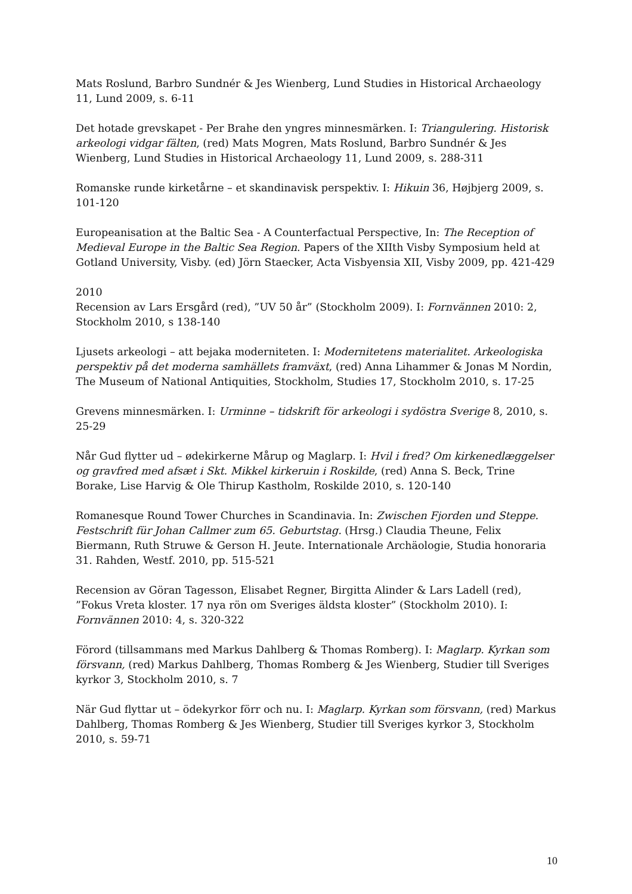Mats Roslund, Barbro Sundnér & Jes Wienberg, Lund Studies in Historical Archaeology 11, Lund 2009, s. 6-11
Det hotade grevskapet - Per Brahe den yngres minnesmärken. I: Triangulering. Historisk arkeologi vidgar fälten, (red) Mats Mogren, Mats Roslund, Barbro Sundnér & Jes Wienberg, Lund Studies in Historical Archaeology 11, Lund 2009, s. 288-311
Romanske runde kirketårne – et skandinavisk perspektiv. I: Hikuin 36, Højbjerg 2009, s. 101-120
Europeanisation at the Baltic Sea - A Counterfactual Perspective, In: The Reception of Medieval Europe in the Baltic Sea Region. Papers of the XIIth Visby Symposium held at Gotland University, Visby. (ed) Jörn Staecker, Acta Visbyensia XII, Visby 2009, pp. 421-429
2010
Recension av Lars Ersgård (red), ”UV 50 år” (Stockholm 2009). I: Fornvännen 2010: 2, Stockholm 2010, s 138-140
Ljusets arkeologi – att bejaka moderniteten. I: Modernitetens materialitet. Arkeologiska perspektiv på det moderna samhällets framväxt, (red) Anna Lihammer & Jonas M Nordin, The Museum of National Antiquities, Stockholm, Studies 17, Stockholm 2010, s. 17-25
Grevens minnesmärken. I: Urminne – tidskrift för arkeologi i sydöstra Sverige 8, 2010, s. 25-29
Når Gud flytter ud – ødekirkerne Mårup og Maglarp. I: Hvil i fred? Om kirkenedlæggelser og gravfred med afsæt i Skt. Mikkel kirkeruin i Roskilde, (red) Anna S. Beck, Trine Borake, Lise Harvig & Ole Thirup Kastholm, Roskilde 2010, s. 120-140
Romanesque Round Tower Churches in Scandinavia. In: Zwischen Fjorden und Steppe. Festschrift für Johan Callmer zum 65. Geburtstag. (Hrsg.) Claudia Theune, Felix Biermann, Ruth Struwe & Gerson H. Jeute. Internationale Archäologie, Studia honoraria 31. Rahden, Westf. 2010, pp. 515-521
Recension av Göran Tagesson, Elisabet Regner, Birgitta Alinder & Lars Ladell (red), ”Fokus Vreta kloster. 17 nya rön om Sveriges äldsta kloster” (Stockholm 2010). I: Fornvännen 2010: 4, s. 320-322
Förord (tillsammans med Markus Dahlberg & Thomas Romberg). I: Maglarp. Kyrkan som försvann, (red) Markus Dahlberg, Thomas Romberg & Jes Wienberg, Studier till Sveriges kyrkor 3, Stockholm 2010, s. 7
När Gud flyttar ut – ödekyrkor förr och nu. I: Maglarp. Kyrkan som försvann, (red) Markus Dahlberg, Thomas Romberg & Jes Wienberg, Studier till Sveriges kyrkor 3, Stockholm 2010, s. 59-71
10